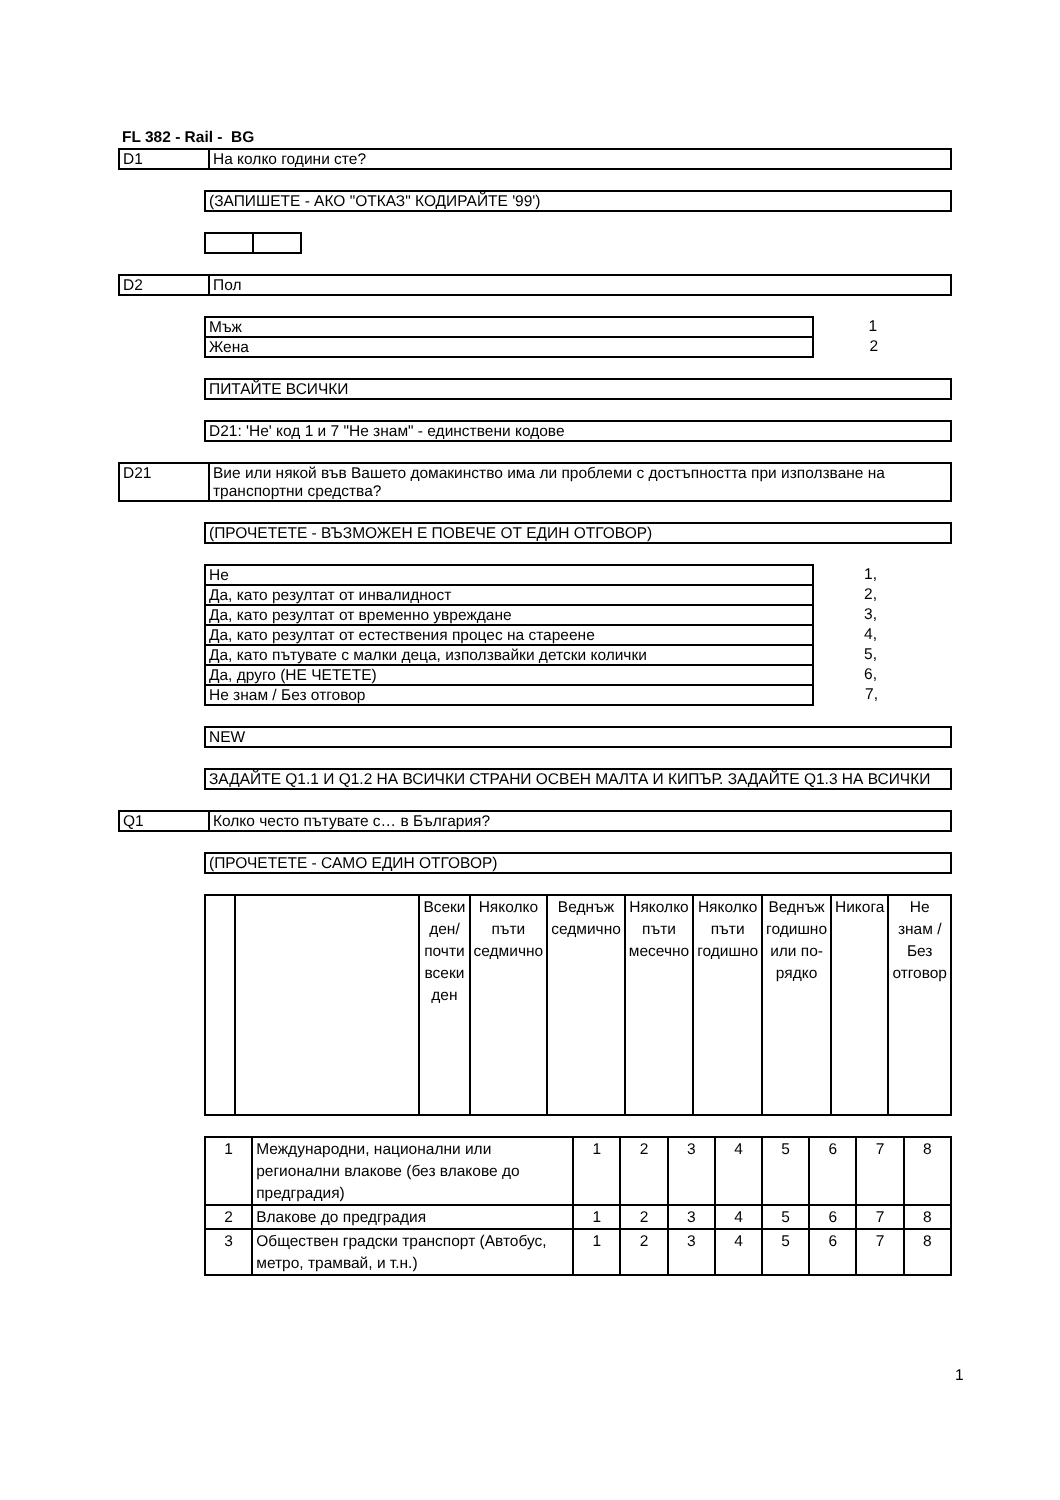FL 382 - Rail - BG
D1 На колко години сте?
(ЗАПИШЕТЕ - АКО "ОТКАЗ" КОДИРАЙТЕ '99')
D2 Пол
| Мъж | 1 |
| Жена | 2 |
ПИТАЙТЕ ВСИЧКИ
D21: 'Не' код 1 и 7 "Не знам" - единствени кодове
D21 Вие или някой във Вашето домакинство има ли проблеми с достъпността при използване на транспортни средства?
(ПРОЧЕТЕТЕ - ВЪЗМОЖЕН Е ПОВЕЧЕ ОТ ЕДИН ОТГОВОР)
| Не | 1, |
| Да, като резултат от инвалидност | 2, |
| Да, като резултат от временно увреждане | 3, |
| Да, като резултат от естествения процес на стареене | 4, |
| Да, като пътувате с малки деца, използвайки детски колички | 5, |
| Да, друго (НЕ ЧЕТЕТЕ) | 6, |
| Не знам / Без отговор | 7, |
NEW
ЗАДАЙТЕ Q1.1 И Q1.2 НА ВСИЧКИ СТРАНИ ОСВЕН МАЛТА И КИПЪР. ЗАДАЙТЕ Q1.3 НА ВСИЧКИ
Q1 Колко често пътувате с… в България?
(ПРОЧЕТЕТЕ - САМО ЕДИН ОТГОВОР)
| | | Всеки ден/ почти всеки ден | Няколко пъти седмично | Веднъж седмично | Няколко пъти месечно | Няколко пъти годишно | Веднъж годишно или по-рядко | Никога | Не знам / Без отговор |
| 1 | Международни, национални или регионални влакове (без влакове до предградия) | 1 | 2 | 3 | 4 | 5 | 6 | 7 | 8 |
| 2 | Влакове до предградия | 1 | 2 | 3 | 4 | 5 | 6 | 7 | 8 |
| 3 | Обществен градски транспорт (Автобус, метро, трамвай, и т.н.) | 1 | 2 | 3 | 4 | 5 | 6 | 7 | 8 |
1